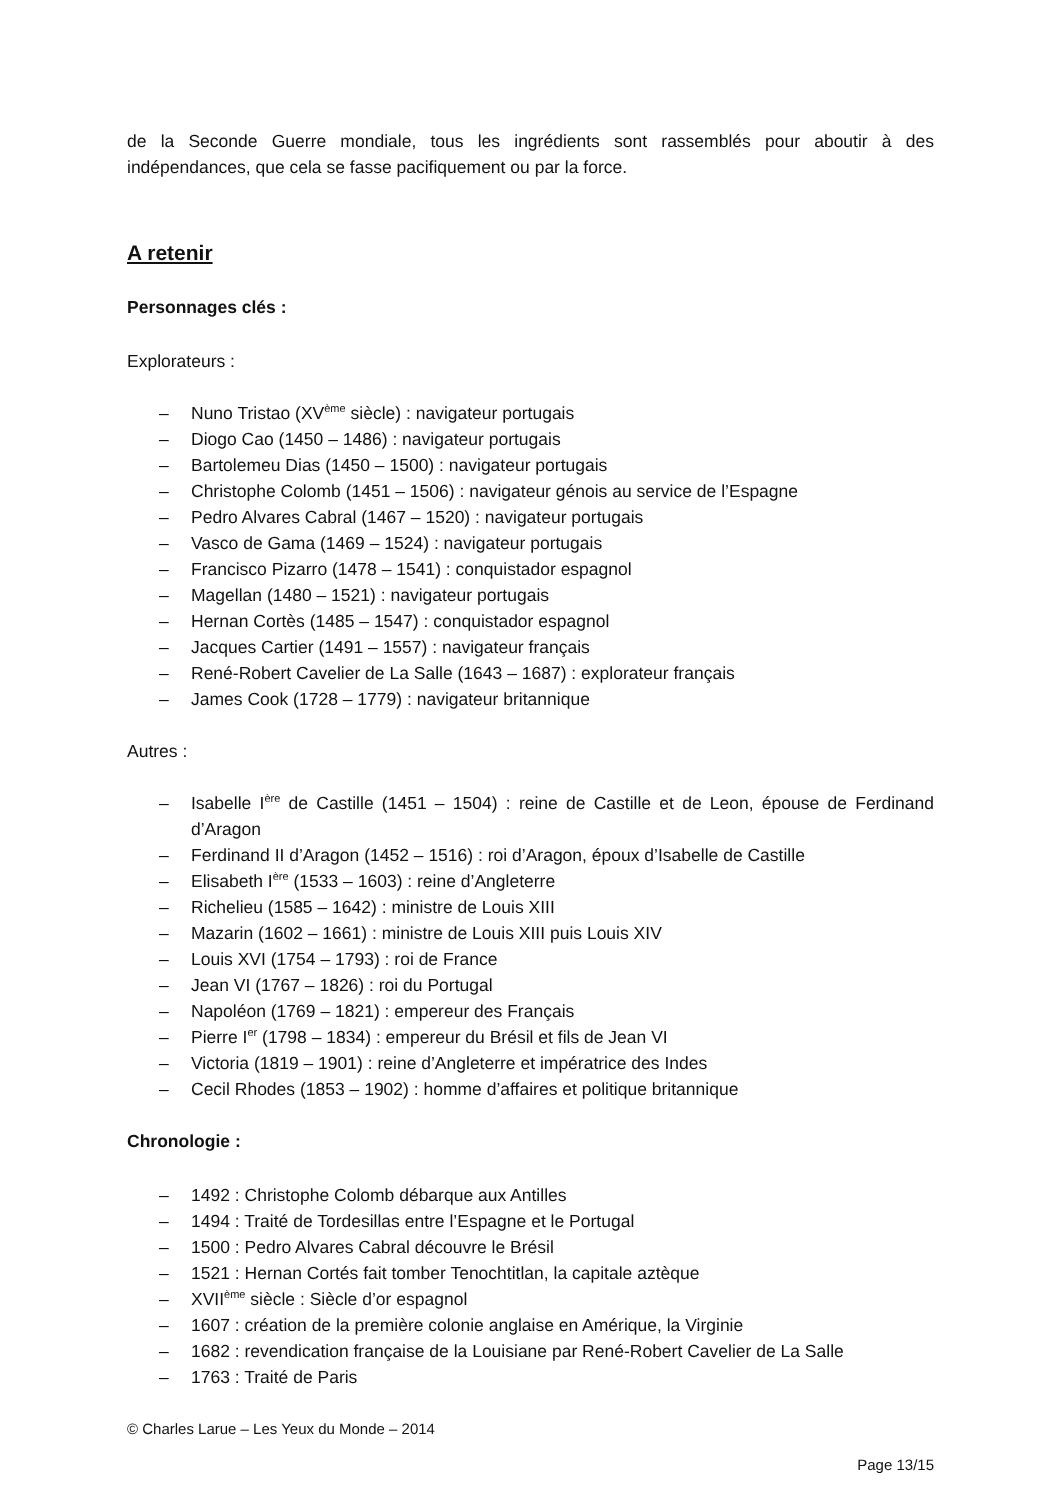de la Seconde Guerre mondiale, tous les ingrédients sont rassemblés pour aboutir à des indépendances, que cela se fasse pacifiquement ou par la force.
A retenir
Personnages clés :
Explorateurs :
– Nuno Tristao (XV<sup>ème</sup> siècle) : navigateur portugais
– Diogo Cao (1450 – 1486) : navigateur portugais
– Bartolemeu Dias (1450 – 1500) : navigateur portugais
– Christophe Colomb (1451 – 1506) : navigateur génois au service de l’Espagne
– Pedro Alvares Cabral (1467 – 1520) : navigateur portugais
– Vasco de Gama (1469 – 1524) : navigateur portugais
– Francisco Pizarro (1478 – 1541) : conquistador espagnol
– Magellan (1480 – 1521) : navigateur portugais
– Hernan Cortès (1485 – 1547) : conquistador espagnol
– Jacques Cartier (1491 – 1557) : navigateur français
– René-Robert Cavelier de La Salle (1643 – 1687) : explorateur français
– James Cook (1728 – 1779) : navigateur britannique
Autres :
– Isabelle I<sup>ère</sup> de Castille (1451 – 1504) : reine de Castille et de Leon, épouse de Ferdinand d’Aragon
– Ferdinand II d’Aragon (1452 – 1516) : roi d’Aragon, époux d’Isabelle de Castille
– Elisabeth I<sup>ère</sup> (1533 – 1603) : reine d’Angleterre
– Richelieu (1585 – 1642) : ministre de Louis XIII
– Mazarin (1602 – 1661) : ministre de Louis XIII puis Louis XIV
– Louis XVI (1754 – 1793) : roi de France
– Jean VI (1767 – 1826) : roi du Portugal
– Napoléon (1769 – 1821) : empereur des Français
– Pierre I<sup>er</sup> (1798 – 1834) : empereur du Brésil et fils de Jean VI
– Victoria (1819 – 1901) : reine d’Angleterre et impératrice des Indes
– Cecil Rhodes (1853 – 1902) : homme d’affaires et politique britannique
Chronologie :
– 1492 : Christophe Colomb débarque aux Antilles
– 1494 : Traité de Tordesillas entre l’Espagne et le Portugal
– 1500 : Pedro Alvares Cabral découvre le Brésil
– 1521 : Hernan Cortés fait tomber Tenochtitlan, la capitale aztèque
– XVII<sup>ème</sup> siècle : Siècle d’or espagnol
– 1607 : création de la première colonie anglaise en Amérique, la Virginie
– 1682 : revendication française de la Louisiane par René-Robert Cavelier de La Salle
– 1763 : Traité de Paris
© Charles Larue – Les Yeux du Monde – 2014
Page 13/15